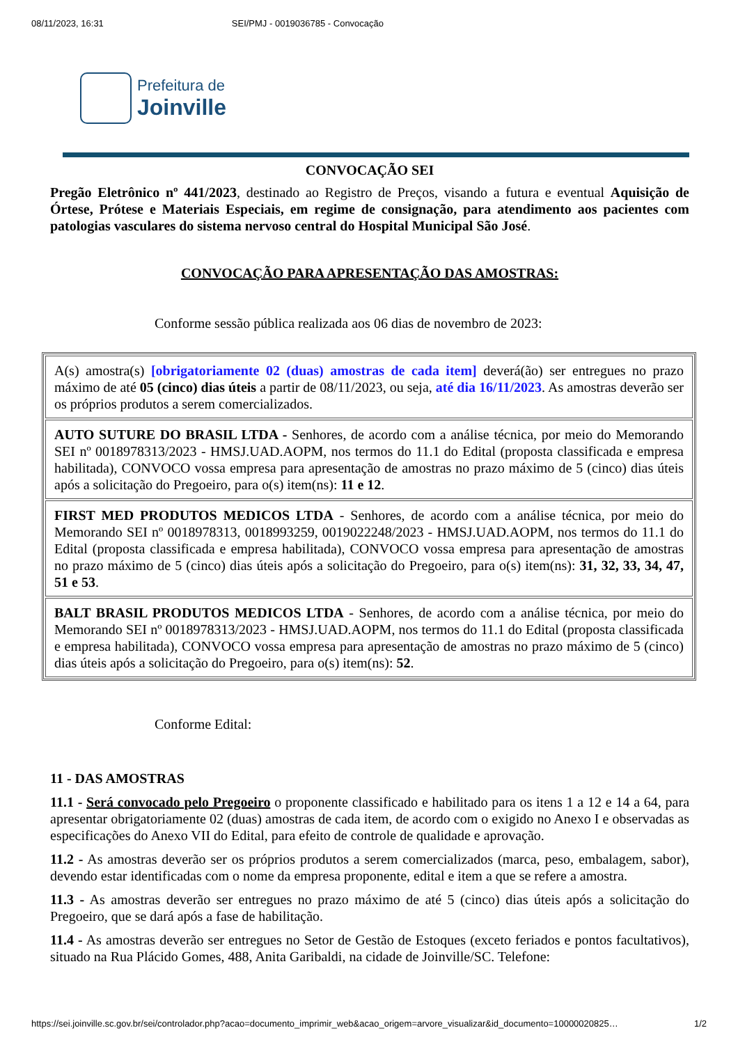08/11/2023, 16:31 SEI/PMJ - 0019036785 - Convocação
Prefeitura de
Joinville
CONVOCAÇÃO SEI
Pregão Eletrônico nº 441/2023, destinado ao Registro de Preços, visando a futura e eventual Aquisição de Órtese, Prótese e Materiais Especiais, em regime de consignação, para atendimento aos pacientes com patologias vasculares do sistema nervoso central do Hospital Municipal São José.
CONVOCAÇÃO PARA APRESENTAÇÃO DAS AMOSTRAS:
Conforme sessão pública realizada aos 06 dias de novembro de 2023:
| A(s) amostra(s) [obrigatoriamente 02 (duas) amostras de cada item] deverá(ão) ser entregues no prazo máximo de até 05 (cinco) dias úteis a partir de 08/11/2023, ou seja, até dia 16/11/2023 . As amostras deverão ser os próprios produtos a serem comercializados. |
| AUTO SUTURE DO BRASIL LTDA - Senhores, de acordo com a análise técnica, por meio do Memorando SEI nº 0018978313/2023 - HMSJ.UAD.AOPM, nos termos do 11.1 do Edital (proposta classificada e empresa habilitada), CONVOCO vossa empresa para apresentação de amostras no prazo máximo de 5 (cinco) dias úteis após a solicitação do Pregoeiro, para o(s) item(ns): 11 e 12 . |
| FIRST MED PRODUTOS MEDICOS LTDA - Senhores, de acordo com a análise técnica, por meio do Memorando SEI nº 0018978313, 0018993259, 0019022248/2023 - HMSJ.UAD.AOPM, nos termos do 11.1 do Edital (proposta classificada e empresa habilitada), CONVOCO vossa empresa para apresentação de amostras no prazo máximo de 5 (cinco) dias úteis após a solicitação do Pregoeiro, para o(s) item(ns): 31, 32, 33, 34, 47, 51 e 53 . |
| BALT BRASIL PRODUTOS MEDICOS LTDA - Senhores, de acordo com a análise técnica, por meio do Memorando SEI nº 0018978313/2023 - HMSJ.UAD.AOPM, nos termos do 11.1 do Edital (proposta classificada e empresa habilitada), CONVOCO vossa empresa para apresentação de amostras no prazo máximo de 5 (cinco) dias úteis após a solicitação do Pregoeiro, para o(s) item(ns): 52 . |
Conforme Edital:
11 - DAS AMOSTRAS
11.1 - Será convocado pelo Pregoeiro o proponente classificado e habilitado para os itens 1 a 12 e 14 a 64, para apresentar obrigatoriamente 02 (duas) amostras de cada item, de acordo com o exigido no Anexo I e observadas as especificações do Anexo VII do Edital, para efeito de controle de qualidade e aprovação.
11.2 - As amostras deverão ser os próprios produtos a serem comercializados (marca, peso, embalagem, sabor), devendo estar identificadas com o nome da empresa proponente, edital e item a que se refere a amostra.
11.3 - As amostras deverão ser entregues no prazo máximo de até 5 (cinco) dias úteis após a solicitação do Pregoeiro, que se dará após a fase de habilitação.
11.4 - As amostras deverão ser entregues no Setor de Gestão de Estoques (exceto feriados e pontos facultativos), situado na Rua Plácido Gomes, 488, Anita Garibaldi, na cidade de Joinville/SC. Telefone:
https://sei.joinville.sc.gov.br/sei/controlador.php?acao=documento_imprimir_web&acao_origem=arvore_visualizar&id_documento=10000020825… 1/2